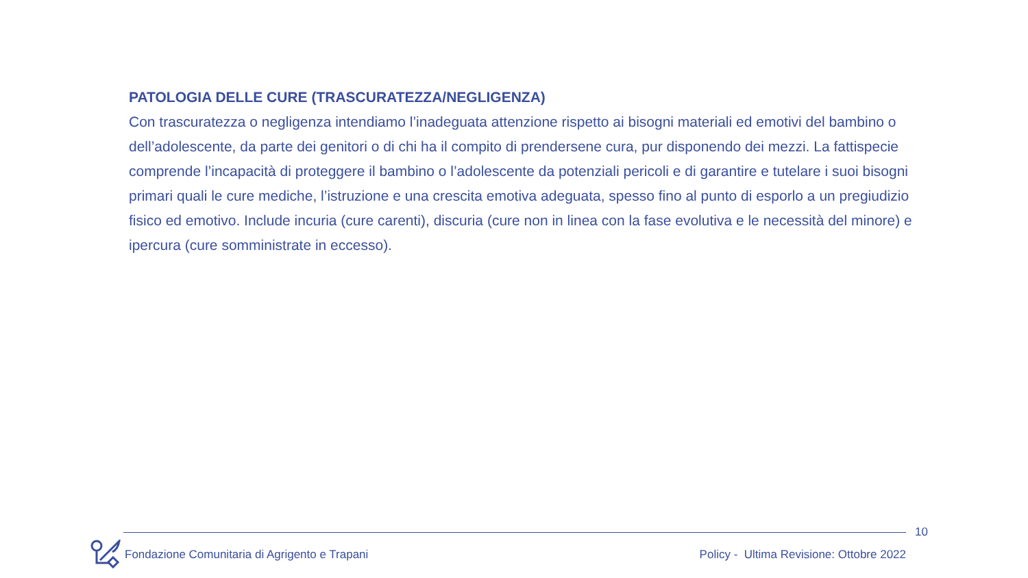PATOLOGIA DELLE CURE (TRASCURATEZZA/NEGLIGENZA)
Con trascuratezza o negligenza intendiamo l’inadeguata attenzione rispetto ai bisogni materiali ed emotivi del bambino o dell’adolescente, da parte dei genitori o di chi ha il compito di prendersene cura, pur disponendo dei mezzi. La fattispecie comprende l’incapacità di proteggere il bambino o l’adolescente da potenziali pericoli e di garantire e tutelare i suoi bisogni primari quali le cure mediche, l’istruzione e una crescita emotiva adeguata, spesso fino al punto di esporlo a un pregiudizio fisico ed emotivo. Include incuria (cure carenti), discuria (cure non in linea con la fase evolutiva e le necessità del minore) e ipercura (cure somministrate in eccesso).
10
Fondazione Comunitaria di Agrigento e Trapani
Policy - Ultima Revisione: Ottobre 2022